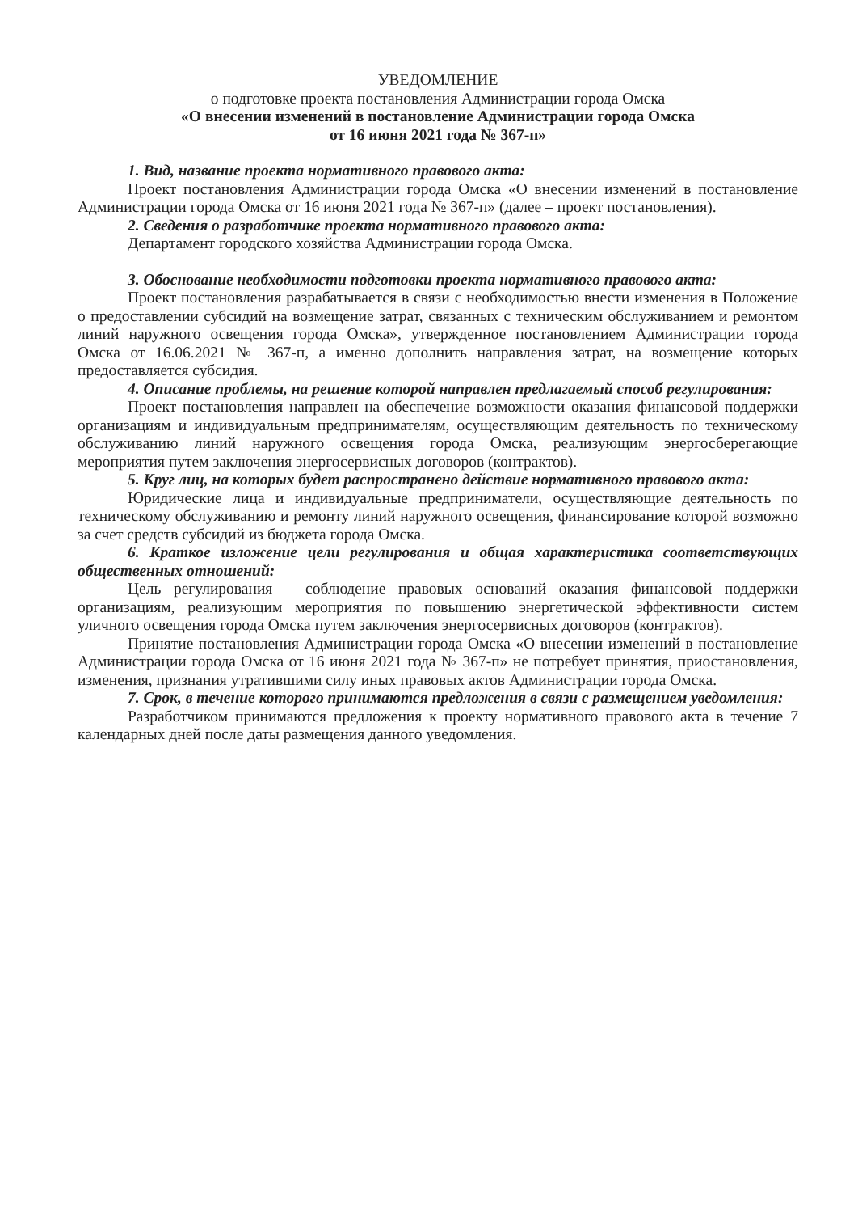УВЕДОМЛЕНИЕ
о подготовке проекта постановления Администрации города Омска
«О внесении изменений в постановление Администрации города Омска
от 16 июня 2021 года № 367-п»
1. Вид, название проекта нормативного правового акта:
Проект постановления Администрации города Омска «О внесении изменений в постановление Администрации города Омска от 16 июня 2021 года № 367-п» (далее – проект постановления).
2. Сведения о разработчике проекта нормативного правового акта:
Департамент городского хозяйства Администрации города Омска.
3. Обоснование необходимости подготовки проекта нормативного правового акта:
Проект постановления разрабатывается в связи с необходимостью внести изменения в Положение о предоставлении субсидий на возмещение затрат, связанных с техническим обслуживанием и ремонтом линий наружного освещения города Омска», утвержденное постановлением Администрации города Омска от 16.06.2021 № 367-п, а именно дополнить направления затрат, на возмещение которых предоставляется субсидия.
4. Описание проблемы, на решение которой направлен предлагаемый способ регулирования:
Проект постановления направлен на обеспечение возможности оказания финансовой поддержки организациям и индивидуальным предпринимателям, осуществляющим деятельность по техническому обслуживанию линий наружного освещения города Омска, реализующим энергосберегающие мероприятия путем заключения энергосервисных договоров (контрактов).
5. Круг лиц, на которых будет распространено действие нормативного правового акта:
Юридические лица и индивидуальные предприниматели, осуществляющие деятельность по техническому обслуживанию и ремонту линий наружного освещения, финансирование которой возможно за счет средств субсидий из бюджета города Омска.
6. Краткое изложение цели регулирования и общая характеристика соответствующих общественных отношений:
Цель регулирования – соблюдение правовых оснований оказания финансовой поддержки организациям, реализующим мероприятия по повышению энергетической эффективности систем уличного освещения города Омска путем заключения энергосервисных договоров (контрактов).
Принятие постановления Администрации города Омска «О внесении изменений в постановление Администрации города Омска от 16 июня 2021 года № 367-п» не потребует принятия, приостановления, изменения, признания утратившими силу иных правовых актов Администрации города Омска.
7. Срок, в течение которого принимаются предложения в связи с размещением уведомления:
Разработчиком принимаются предложения к проекту нормативного правового акта в течение 7 календарных дней после даты размещения данного уведомления.